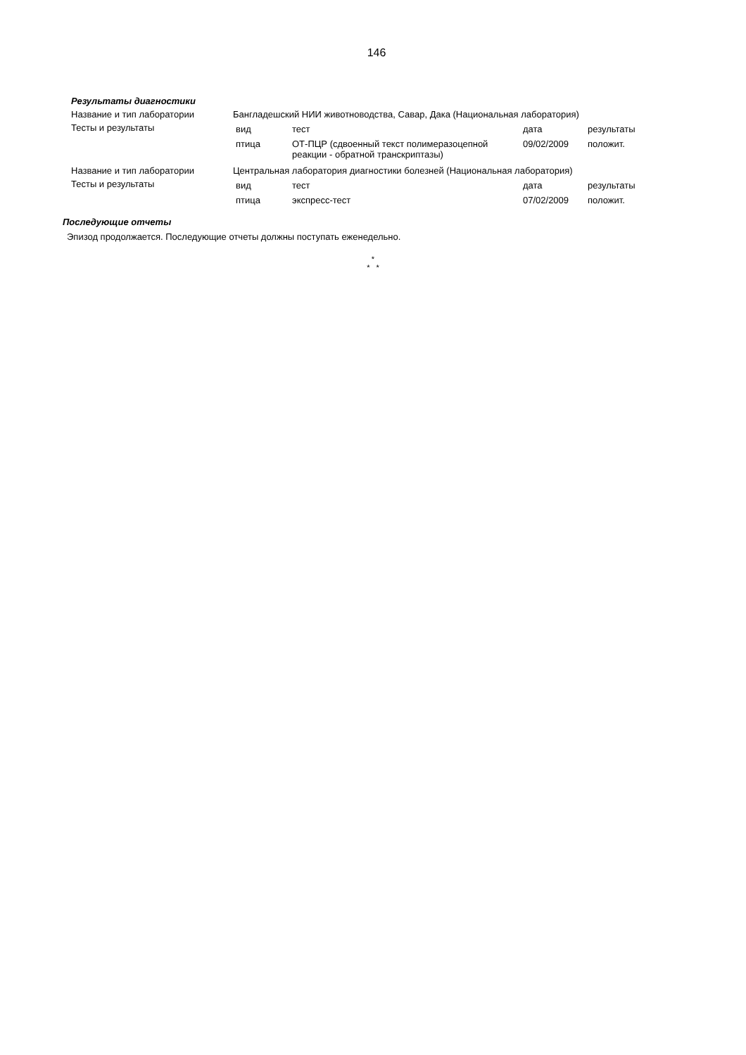146
Результаты диагностики
| Название и тип лаборатории | Бангладешский НИИ животноводства, Савар, Дака (Национальная лаборатория) |
| Тесты и результаты | / вид / тест / дата / результаты / / птица / ОТ-ПЦР (сдвоенный текст полимеразоцепной реакции - обратной транскриптазы) / 09/02/2009 / положит. / |
| Название и тип лаборатории | Центральная лаборатория диагностики болезней (Национальная лаборатория) |
| Тесты и результаты | / вид / тест / дата / результаты / / птица / экспресс-тест / 07/02/2009 / положит. / |
Последующие отчеты
Эпизод продолжается. Последующие отчеты должны поступать еженедельно.
*
* *